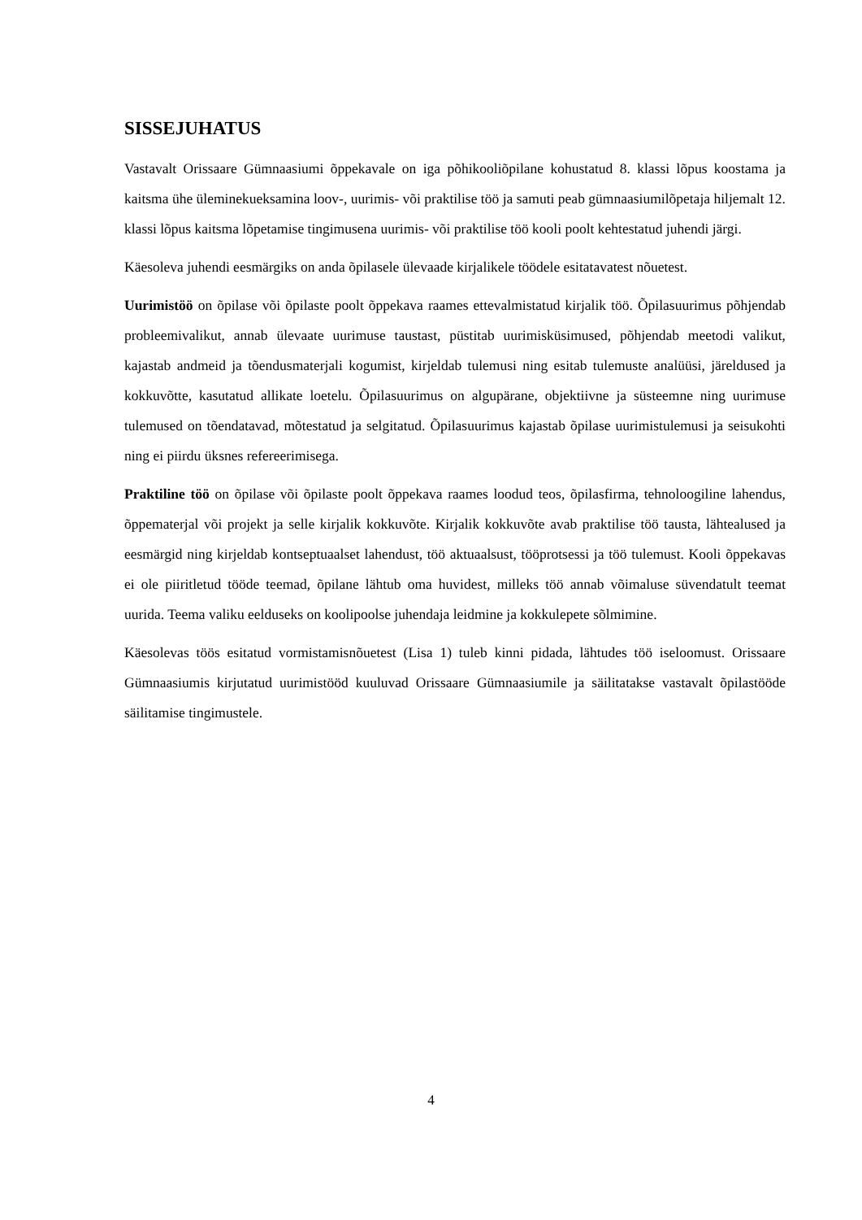SISSEJUHATUS
Vastavalt Orissaare Gümnaasiumi õppekavale on iga põhikooliõpilane kohustatud 8. klassi lõpus koostama ja kaitsma ühe üleminekueksamina loov-, uurimis- või praktilise töö ja samuti peab gümnaasiumilõpetaja hiljemalt 12. klassi lõpus kaitsma lõpetamise tingimusena uurimis- või praktilise töö kooli poolt kehtestatud juhendi järgi.
Käesoleva juhendi eesmärgiks on anda õpilasele ülevaade kirjalikele töödele esitatavatest nõuetest.
Uurimistöö on õpilase või õpilaste poolt õppekava raames ettevalmistatud kirjalik töö. Õpilasuurimus põhjendab probleemivalikut, annab ülevaate uurimuse taustast, püstitab uurimisküsimused, põhjendab meetodi valikut, kajastab andmeid ja tõendusmaterjali kogumist, kirjeldab tulemusi ning esitab tulemuste analüüsi, järeldused ja kokkuvõtte, kasutatud allikate loetelu. Õpilasuurimus on algupärane, objektiivne ja süsteemne ning uurimuse tulemused on tõendatavad, mõtestatud ja selgitatud. Õpilasuurimus kajastab õpilase uurimistulemusi ja seisukohti ning ei piirdu üksnes refereerimisega.
Praktiline töö on õpilase või õpilaste poolt õppekava raames loodud teos, õpilasfirma, tehnoloogiline lahendus, õppematerjal või projekt ja selle kirjalik kokkuvõte. Kirjalik kokkuvõte avab praktilise töö tausta, lähtealused ja eesmärgid ning kirjeldab kontseptuaalset lahendust, töö aktuaalsust, tööprotsessi ja töö tulemust. Kooli õppekavas ei ole piiritletud tööde teemad, õpilane lähtub oma huvidest, milleks töö annab võimaluse süvendatult teemat uurida. Teema valiku eelduseks on koolipoolse juhendaja leidmine ja kokkulepete sõlmimine.
Käesolevas töös esitatud vormistamisnõuetest (Lisa 1) tuleb kinni pidada, lähtudes töö iseloomust. Orissaare Gümnaasiumis kirjutatud uurimistööd kuuluvad Orissaare Gümnaasiumile ja säilitatakse vastavalt õpilastööde säilitamise tingimustele.
4